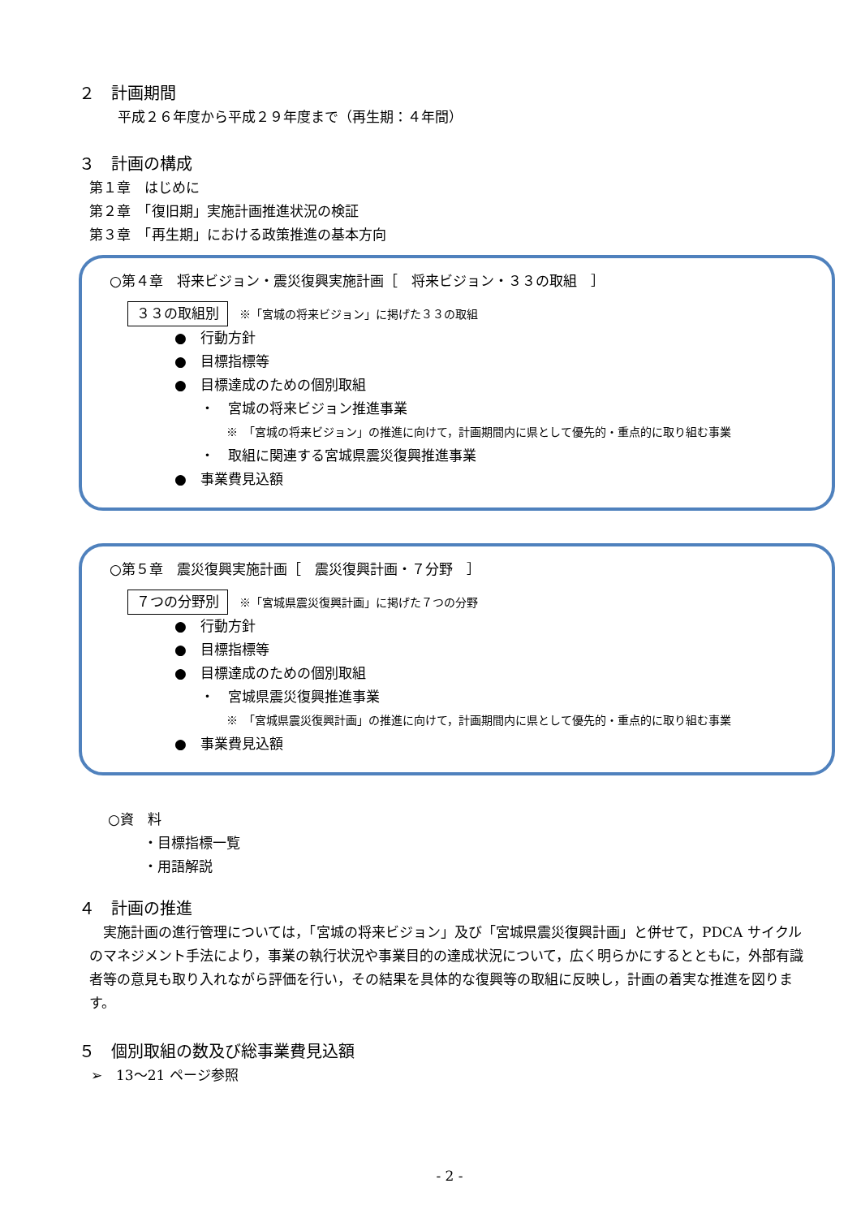２　計画期間
平成２６年度から平成２９年度まで（再生期：４年間）
３　計画の構成
第１章　はじめに
第２章　「復旧期」実施計画推進状況の検証
第３章　「再生期」における政策推進の基本方向
○第４章　将来ビジョン・震災復興実施計画［　将来ビジョン・３３の取組　］
３３の取組別 ※「宮城の将来ビジョン」に掲げた３３の取組
●　行動方針
●　目標指標等
●　目標達成のための個別取組
・　宮城の将来ビジョン推進事業
※　「宮城の将来ビジョン」の推進に向けて，計画期間内に県として優先的・重点的に取り組む事業
・　取組に関連する宮城県震災復興推進事業
●　事業費見込額
○第５章　震災復興実施計画［　震災復興計画・７分野　］
７つの分野別 ※「宮城県震災復興計画」に掲げた７つの分野
●　行動方針
●　目標指標等
●　目標達成のための個別取組
・　宮城県震災復興推進事業
※　「宮城県震災復興計画」の推進に向けて，計画期間内に県として優先的・重点的に取り組む事業
●　事業費見込額
○資　料
・目標指標一覧
・用語解説
４　計画の推進
実施計画の進行管理については，「宮城の将来ビジョン」及び「宮城県震災復興計画」と併せて，PDCA サイクルのマネジメント手法により，事業の執行状況や事業目的の達成状況について，広く明らかにするとともに，外部有識者等の意見も取り入れながら評価を行い，その結果を具体的な復興等の取組に反映し，計画の着実な推進を図ります。
５　個別取組の数及び総事業費見込額
➢　13〜21 ページ参照
- 2 -